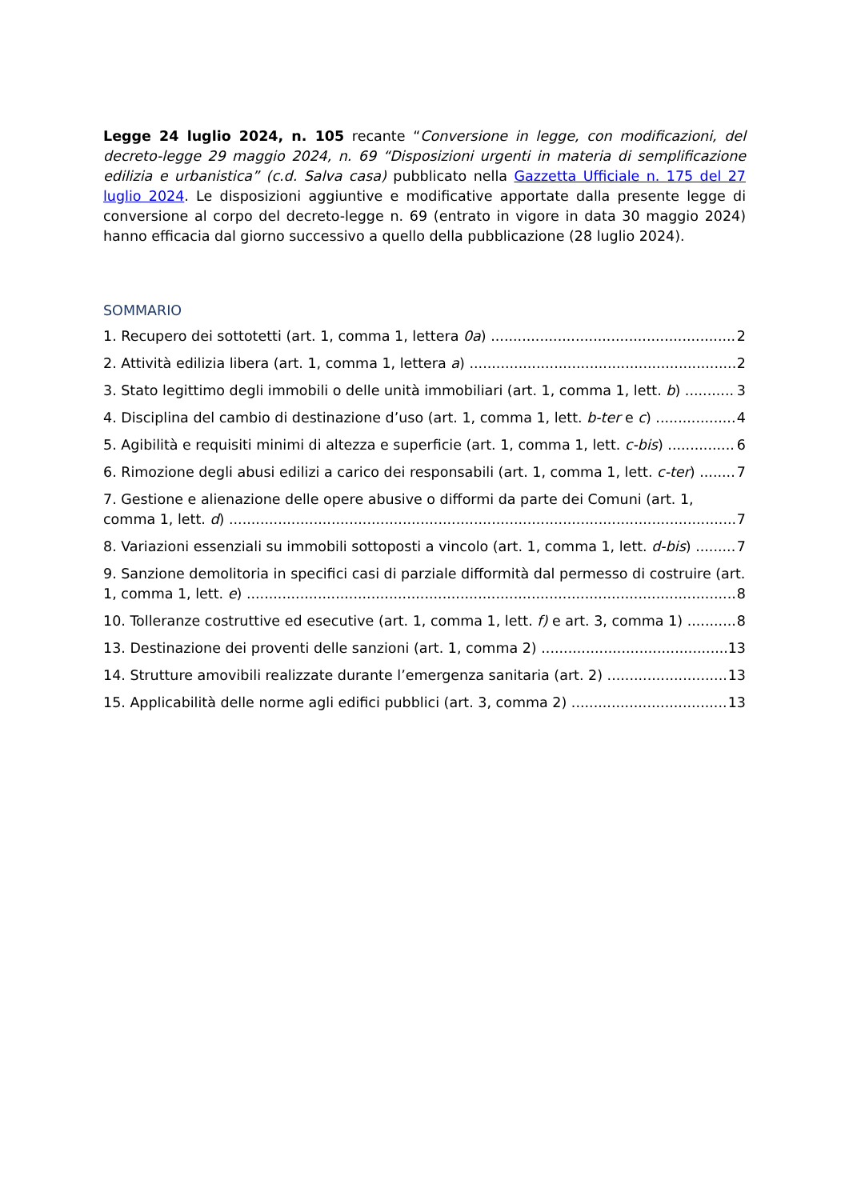Legge 24 luglio 2024, n. 105 recante “Conversione in legge, con modificazioni, del decreto-legge 29 maggio 2024, n. 69 “Disposizioni urgenti in materia di semplificazione edilizia e urbanistica” (c.d. Salva casa) pubblicato nella Gazzetta Ufficiale n. 175 del 27 luglio 2024. Le disposizioni aggiuntive e modificative apportate dalla presente legge di conversione al corpo del decreto-legge n. 69 (entrato in vigore in data 30 maggio 2024) hanno efficacia dal giorno successivo a quello della pubblicazione (28 luglio 2024).
SOMMARIO
1. Recupero dei sottotetti (art. 1, comma 1, lettera 0a) 2
2. Attività edilizia libera (art. 1, comma 1, lettera a) 2
3. Stato legittimo degli immobili o delle unità immobiliari (art. 1, comma 1, lett. b) 3
4. Disciplina del cambio di destinazione d’uso (art. 1, comma 1, lett. b-ter e c) 4
5. Agibilità e requisiti minimi di altezza e superficie (art. 1, comma 1, lett. c-bis) 6
6. Rimozione degli abusi edilizi a carico dei responsabili (art. 1, comma 1, lett. c-ter) 7
7. Gestione e alienazione delle opere abusive o difformi da parte dei Comuni (art. 1,
comma 1, lett. d) 7
8. Variazioni essenziali su immobili sottoposti a vincolo (art. 1, comma 1, lett. d-bis) 7
9. Sanzione demolitoria in specifici casi di parziale difformità dal permesso di costruire (art.
1, comma 1, lett. e) 8
10. Tolleranze costruttive ed esecutive (art. 1, comma 1, lett. f) e art. 3, comma 1) 8
13. Destinazione dei proventi delle sanzioni (art. 1, comma 2) 13
14. Strutture amovibili realizzate durante l’emergenza sanitaria (art. 2) 13
15. Applicabilità delle norme agli edifici pubblici (art. 3, comma 2) 13